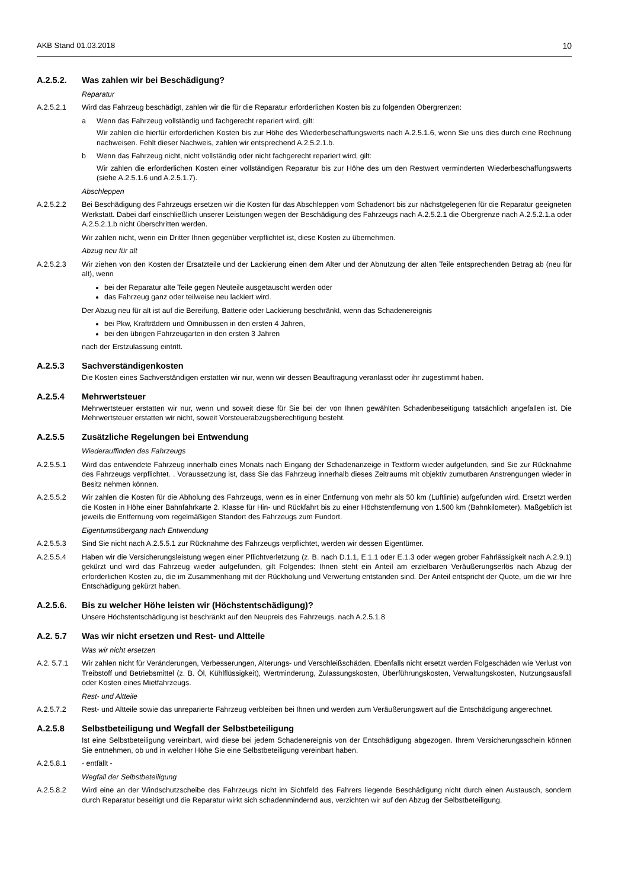AKB Stand 01.03.2018 10
A.2.5.2. Was zahlen wir bei Beschädigung?
Reparatur
A.2.5.2.1 Wird das Fahrzeug beschädigt, zahlen wir die für die Reparatur erforderlichen Kosten bis zu folgenden Obergrenzen:
a Wenn das Fahrzeug vollständig und fachgerecht repariert wird, gilt:
Wir zahlen die hierfür erforderlichen Kosten bis zur Höhe des Wiederbeschaffungswerts nach A.2.5.1.6, wenn Sie uns dies durch eine Rechnung nachweisen. Fehlt dieser Nachweis, zahlen wir entsprechend A.2.5.2.1.b.
b Wenn das Fahrzeug nicht, nicht vollständig oder nicht fachgerecht repariert wird, gilt:
Wir zahlen die erforderlichen Kosten einer vollständigen Reparatur bis zur Höhe des um den Restwert verminderten Wieder­beschaffungswerts (siehe A.2.5.1.6 und A.2.5.1.7).
Abschleppen
A.2.5.2.2 Bei Beschädigung des Fahrzeugs ersetzen wir die Kosten für das Abschleppen vom Schadenort bis zur nächstgelegenen für die Reparatur geeigneten Werkstatt. Dabei darf einschließlich unserer Leistungen wegen der Beschädigung des Fahrzeugs nach A.2.5.2.1 die Obergrenze nach A.2.5.2.1.a oder A.2.5.2.1.b nicht überschritten werden.
Wir zahlen nicht, wenn ein Dritter Ihnen gegenüber verpflichtet ist, diese Kosten zu übernehmen.
Abzug neu für alt
A.2.5.2.3 Wir ziehen von den Kosten der Ersatzteile und der Lackierung einen dem Alter und der Abnutzung der alten Teile entsprechenden Betrag ab (neu für alt), wenn
bei der Reparatur alte Teile gegen Neuteile ausgetauscht werden oder
das Fahrzeug ganz oder teilweise neu lackiert wird.
Der Abzug neu für alt ist auf die Bereifung, Batterie oder Lackierung beschränkt, wenn das Schadenereignis
bei Pkw, Krafträdern und Omnibussen in den ersten 4 Jahren,
bei den übrigen Fahrzeugarten in den ersten 3 Jahren
nach der Erstzulassung eintritt.
A.2.5.3 Sachverständigenkosten
Die Kosten eines Sachverständigen erstatten wir nur, wenn wir dessen Beauftragung veranlasst oder ihr zugestimmt haben.
A.2.5.4 Mehrwertsteuer
Mehrwertsteuer erstatten wir nur, wenn und soweit diese für Sie bei der von Ihnen gewählten Schadenbeseitigung tatsächlich an­gefallen ist. Die Mehrwertsteuer erstatten wir nicht, soweit Vorsteuerabzugsberechtigung besteht.
A.2.5.5 Zusätzliche Regelungen bei Entwendung
Wiederauffinden des Fahrzeugs
A.2.5.5.1 Wird das entwendete Fahrzeug innerhalb eines Monats nach Eingang der Schadenanzeige in Textform wieder aufgefunden, sind Sie zur Rücknahme des Fahrzeugs verpflichtet. . Voraussetzung ist, dass Sie das Fahrzeug innerhalb dieses Zeitraums mit objek­tiv zumutbaren Anstrengungen wieder in Besitz nehmen können.
A.2.5.5.2 Wir zahlen die Kosten für die Abholung des Fahrzeugs, wenn es in einer Entfernung von mehr als 50 km (Luftlinie) aufgefunden wird. Ersetzt werden die Kosten in Höhe einer Bahnfahrkarte 2. Klasse für Hin- und Rückfahrt bis zu einer Höchstentfernung von 1.500 km (Bahnkilometer). Maßgeblich ist jeweils die Entfernung vom regelmäßigen Standort des Fahrzeugs zum Fundort.
Eigentumsübergang nach Entwendung
A.2.5.5.3 Sind Sie nicht nach A.2.5.5.1 zur Rücknahme des Fahrzeugs verpflichtet, werden wir dessen Eigentümer.
A.2.5.5.4 Haben wir die Versicherungsleistung wegen einer Pflichtverletzung (z. B. nach D.1.1, E.1.1 oder E.1.3 oder wegen grober Fahr­lässigkeit nach A.2.9.1) gekürzt und wird das Fahrzeug wieder aufgefunden, gilt Folgendes: Ihnen steht ein Anteil am erzielbaren Veräußerungserlös nach Abzug der erforderlichen Kosten zu, die im Zusammenhang mit der Rückholung und Verwertung ent­standen sind. Der Anteil entspricht der Quote, um die wir Ihre Entschädigung gekürzt haben.
A.2.5.6. Bis zu welcher Höhe leisten wir (Höchstentschädigung)?
Unsere Höchstentschädigung ist beschränkt auf den Neupreis des Fahrzeugs. nach A.2.5.1.8
A.2. 5.7 Was wir nicht ersetzen und Rest- und Altteile
Was wir nicht ersetzen
A.2. 5.7.1 Wir zahlen nicht für Veränderungen, Verbesserungen, Alterungs- und Verschleißschäden. Ebenfalls nicht ersetzt werden Folge­schäden wie Verlust von Treibstoff und Betriebsmittel (z. B. Öl, Kühlflüssigkeit), Wertminderung, Zulassungskosten, Überfüh­rungskosten, Verwaltungskosten, Nutzungsausfall oder Kosten eines Mietfahrzeugs.
Rest- und Altteile
A.2.5.7.2 Rest- und Altteile sowie das unreparierte Fahrzeug verbleiben bei Ihnen und werden zum Veräußerungswert auf die Entschädi­gung angerechnet.
A.2.5.8 Selbstbeteiligung und Wegfall der Selbstbeteiligung
Ist eine Selbstbeteiligung vereinbart, wird diese bei jedem Schadenereignis von der Entschädigung abgezogen. Ihrem Versiche­rungsschein können Sie entnehmen, ob und in welcher Höhe Sie eine Selbstbeteiligung vereinbart haben.
A.2.5.8.1 - entfällt -
Wegfall der Selbstbeteiligung
A.2.5.8.2 Wird eine an der Windschutzscheibe des Fahrzeugs nicht im Sichtfeld des Fahrers liegende Beschädigung nicht durch einen Aus­tausch, sondern durch Reparatur beseitigt und die Reparatur wirkt sich schadenmindernd aus, verzichten wir auf den Abzug der Selbstbeteiligung.